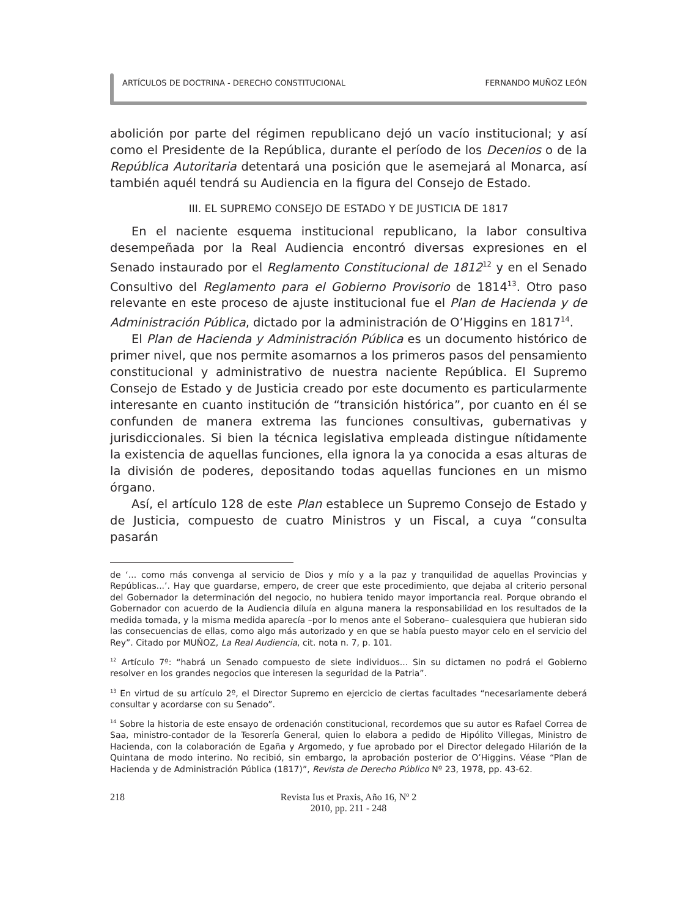ARTÍCULOS DE DOCTRINA - DERECHO CONSTITUCIONAL FERNANDO MUÑOZ LEÓN
abolición por parte del régimen republicano dejó un vacío institucional; y así como el Presidente de la República, durante el período de los Decenios o de la República Autoritaria detentará una posición que le asemejará al Monarca, así también aquél tendrá su Audiencia en la figura del Consejo de Estado.
III. EL SUPREMO CONSEJO DE ESTADO Y DE JUSTICIA DE 1817
En el naciente esquema institucional republicano, la labor consultiva desempeñada por la Real Audiencia encontró diversas expresiones en el Senado instaurado por el Reglamento Constitucional de 1812<sup>12</sup> y en el Senado Consultivo del Reglamento para el Gobierno Provisorio de 1814<sup>13</sup>. Otro paso relevante en este proceso de ajuste institucional fue el Plan de Hacienda y de Administración Pública, dictado por la administración de O’Higgins en 1817<sup>14</sup>.
El Plan de Hacienda y Administración Pública es un documento histórico de primer nivel, que nos permite asomarnos a los primeros pasos del pensamiento constitucional y administrativo de nuestra naciente República. El Supremo Consejo de Estado y de Justicia creado por este documento es particularmente interesante en cuanto institución de “transición histórica”, por cuanto en él se confunden de manera extrema las funciones consultivas, gubernativas y jurisdiccionales. Si bien la técnica legislativa empleada distingue nítidamente la existencia de aquellas funciones, ella ignora la ya conocida a esas alturas de la división de poderes, depositando todas aquellas funciones en un mismo órgano.
Así, el artículo 128 de este Plan establece un Supremo Consejo de Estado y de Justicia, compuesto de cuatro Ministros y un Fiscal, a cuya “consulta pasarán
de ‘... como más convenga al servicio de Dios y mío y a la paz y tranquilidad de aquellas Provincias y Repúblicas...’. Hay que guardarse, empero, de creer que este procedimiento, que dejaba al criterio personal del Gobernador la determinación del negocio, no hubiera tenido mayor importancia real. Porque obrando el Gobernador con acuerdo de la Audiencia diluía en alguna manera la responsabilidad en los resultados de la medida tomada, y la misma medida aparecía –por lo menos ante el Soberano– cualesquiera que hubieran sido las consecuencias de ellas, como algo más autorizado y en que se había puesto mayor celo en el servicio del Rey”. Citado por MUÑOZ, La Real Audiencia, cit. nota n. 7, p. 101.
<sup>12</sup> Artículo 7º: “habrá un Senado compuesto de siete individuos... Sin su dictamen no podrá el Gobierno resolver en los grandes negocios que interesen la seguridad de la Patria”.
<sup>13</sup> En virtud de su artículo 2º, el Director Supremo en ejercicio de ciertas facultades “necesariamente deberá consultar y acordarse con su Senado”.
<sup>14</sup> Sobre la historia de este ensayo de ordenación constitucional, recordemos que su autor es Rafael Correa de Saa, ministro-contador de la Tesorería General, quien lo elabora a pedido de Hipólito Villegas, Ministro de Hacienda, con la colaboración de Egaña y Argomedo, y fue aprobado por el Director delegado Hilarión de la Quintana de modo interino. No recibió, sin embargo, la aprobación posterior de O’Higgins. Véase “Plan de Hacienda y de Administración Pública (1817)”, Revista de Derecho Público Nº 23, 1978, pp. 43-62.
218 Revista Ius et Praxis, Año 16, Nº 2
2010, pp. 211 - 248